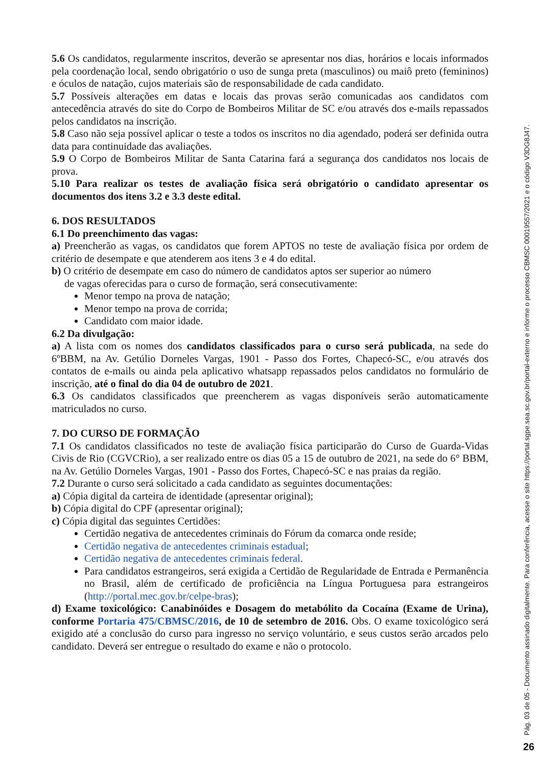5.6 Os candidatos, regularmente inscritos, deverão se apresentar nos dias, horários e locais informados pela coordenação local, sendo obrigatório o uso de sunga preta (masculinos) ou maiô preto (femininos) e óculos de natação, cujos materiais são de responsabilidade de cada candidato.
5.7 Possíveis alterações em datas e locais das provas serão comunicadas aos candidatos com antecedência através do site do Corpo de Bombeiros Militar de SC e/ou através dos e-mails repassados pelos candidatos na inscrição.
5.8 Caso não seja possível aplicar o teste a todos os inscritos no dia agendado, poderá ser definida outra data para continuidade das avaliações.
5.9 O Corpo de Bombeiros Militar de Santa Catarina fará a segurança dos candidatos nos locais de prova.
5.10 Para realizar os testes de avaliação física será obrigatório o candidato apresentar os documentos dos itens 3.2 e 3.3 deste edital.
6. DOS RESULTADOS
6.1 Do preenchimento das vagas:
a) Preencherão as vagas, os candidatos que forem APTOS no teste de avaliação física por ordem de critério de desempate e que atenderem aos itens 3 e 4 do edital.
b) O critério de desempate em caso do número de candidatos aptos ser superior ao número
de vagas oferecidas para o curso de formação, será consecutivamente:
Menor tempo na prova de natação;
Menor tempo na prova de corrida;
Candidato com maior idade.
6.2 Da divulgação:
a) A lista com os nomes dos candidatos classificados para o curso será publicada, na sede do 6ºBBM, na Av. Getúlio Dorneles Vargas, 1901 - Passo dos Fortes, Chapecó-SC, e/ou através dos contatos de e-mails ou ainda pela aplicativo whatsapp repassados pelos candidatos no formulário de inscrição, até o final do dia 04 de outubro de 2021.
6.3 Os candidatos classificados que preencherem as vagas disponíveis serão automaticamente matriculados no curso.
7. DO CURSO DE FORMAÇÃO
7.1 Os candidatos classificados no teste de avaliação física participarão do Curso de Guarda-Vidas Civis de Rio (CGVCRio), a ser realizado entre os dias 05 a 15 de outubro de 2021, na sede do 6° BBM, na Av. Getúlio Dorneles Vargas, 1901 - Passo dos Fortes, Chapecó-SC e nas praias da região.
7.2 Durante o curso será solicitado a cada candidato as seguintes documentações:
a) Cópia digital da carteira de identidade (apresentar original);
b) Cópia digital do CPF (apresentar original);
c) Cópia digital das seguintes Certidões:
Certidão negativa de antecedentes criminais do Fórum da comarca onde reside;
Certidão negativa de antecedentes criminais estadual;
Certidão negativa de antecedentes criminais federal.
Para candidatos estrangeiros, será exigida a Certidão de Regularidade de Entrada e Permanência no Brasil, além de certificado de proficiência na Língua Portuguesa para estrangeiros (http://portal.mec.gov.br/celpe-bras);
d) Exame toxicológico: Canabinóides e Dosagem do metabólito da Cocaína (Exame de Urina), conforme Portaria 475/CBMSC/2016, de 10 de setembro de 2016. Obs. O exame toxicológico será exigido até a conclusão do curso para ingresso no serviço voluntário, e seus custos serão arcados pelo candidato. Deverá ser entregue o resultado do exame e não o protocolo.
Pág. 03 de 05 - Documento assinado digitalmente. Para conferência, acesse o site https://portal.sgpe.sea.sc.gov.br/portal-externo e informe o processo CBMSC 00019557/2021 e o código V3DG8J47.
26